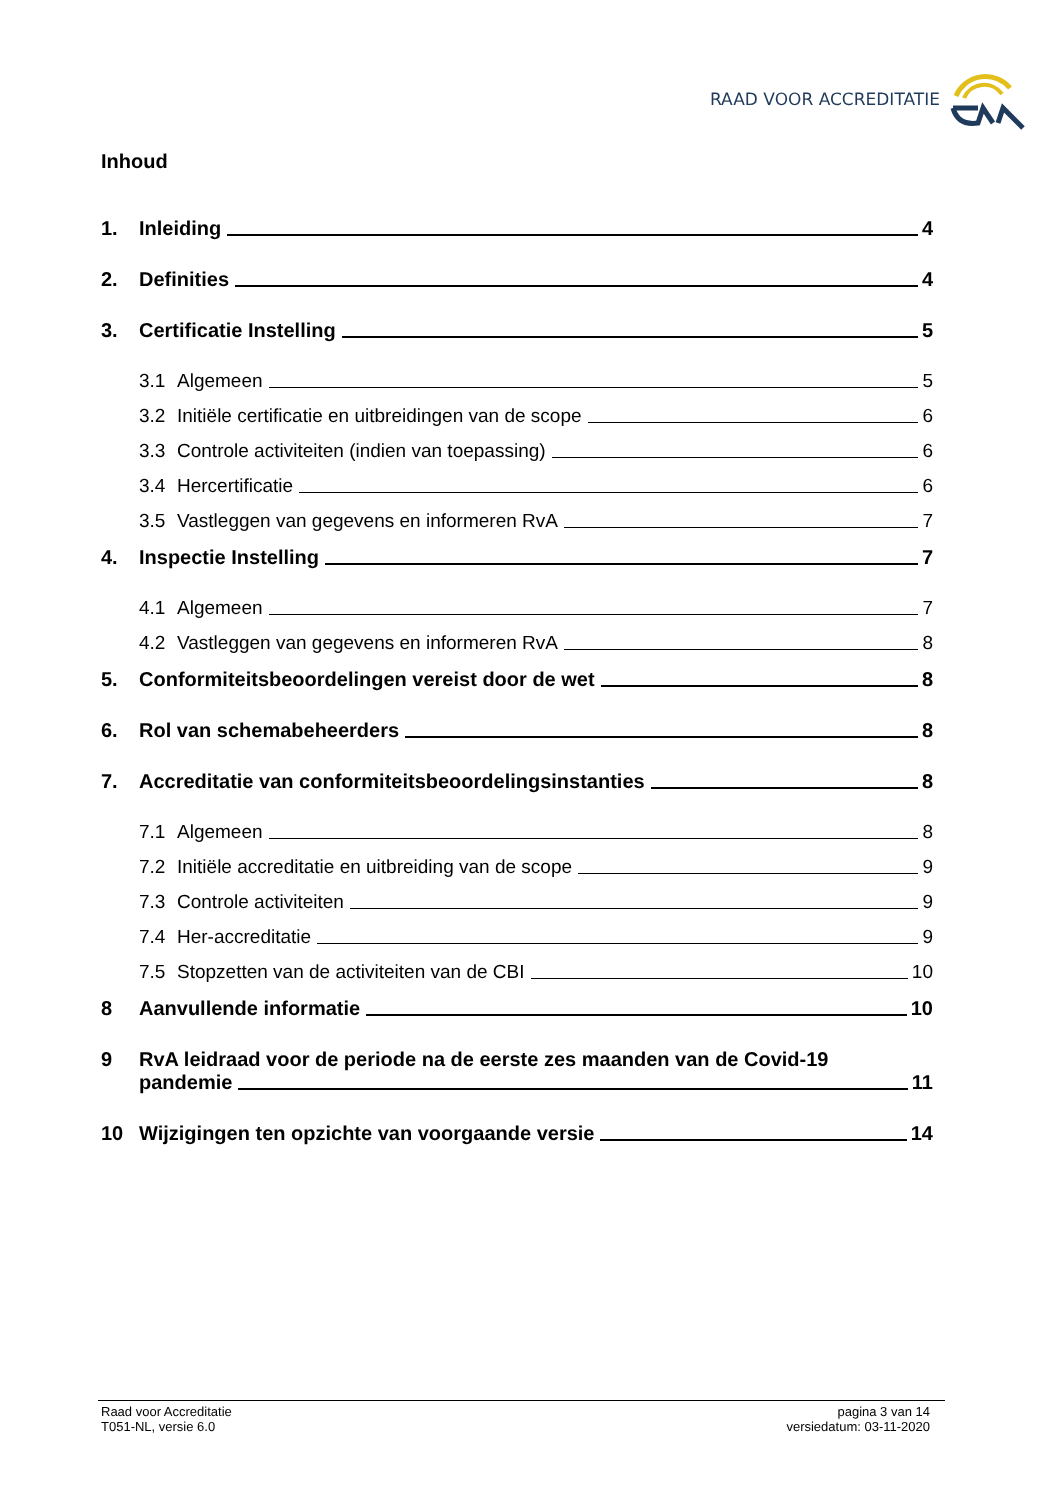RAAD VOOR ACCREDITATIE
Inhoud
1. Inleiding 4
2. Definities 4
3. Certificatie Instelling 5
3.1 Algemeen 5
3.2 Initiële certificatie en uitbreidingen van de scope 6
3.3 Controle activiteiten (indien van toepassing) 6
3.4 Hercertificatie 6
3.5 Vastleggen van gegevens en informeren RvA 7
4. Inspectie Instelling 7
4.1 Algemeen 7
4.2 Vastleggen van gegevens en informeren RvA 8
5. Conformiteitsbeoordelingen vereist door de wet 8
6. Rol van schemabeheerders 8
7. Accreditatie van conformiteitsbeoordelingsinstanties 8
7.1 Algemeen 8
7.2 Initiële accreditatie en uitbreiding van de scope 9
7.3 Controle activiteiten 9
7.4 Her-accreditatie 9
7.5 Stopzetten van de activiteiten van de CBI 10
8 Aanvullende informatie 10
9 RvA leidraad voor de periode na de eerste zes maanden van de Covid-19
pandemie 11
10 Wijzigingen ten opzichte van voorgaande versie 14
Raad voor Accreditatie
T051-NL, versie 6.0
pagina 3 van 14
versiedatum: 03-11-2020